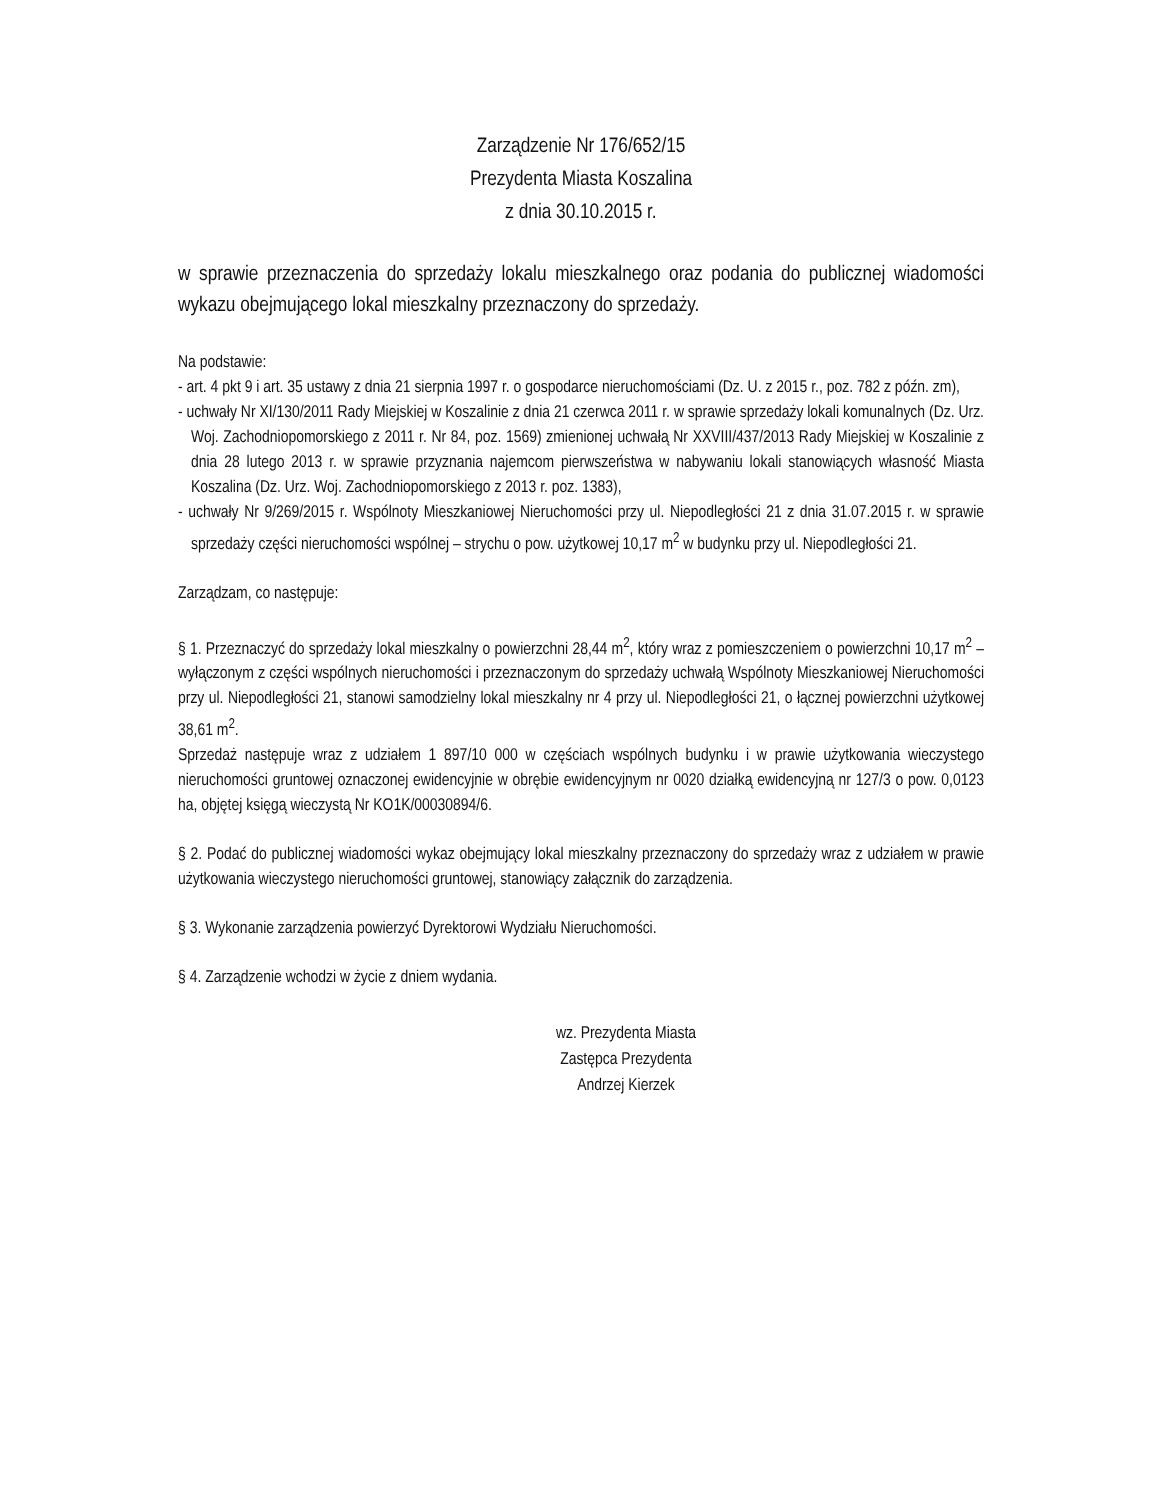Zarządzenie Nr 176/652/15
Prezydenta Miasta Koszalina
z dnia 30.10.2015 r.
w sprawie przeznaczenia do sprzedaży lokalu mieszkalnego oraz podania do publicznej wiadomości wykazu obejmującego lokal mieszkalny przeznaczony do sprzedaży.
Na podstawie:
- art. 4 pkt 9 i art. 35 ustawy z dnia 21 sierpnia 1997 r. o gospodarce nieruchomościami (Dz. U. z 2015 r., poz. 782 z późn. zm),
- uchwały Nr XI/130/2011 Rady Miejskiej w Koszalinie z dnia 21 czerwca 2011 r. w sprawie sprzedaży lokali komunalnych (Dz. Urz. Woj. Zachodniopomorskiego z 2011 r. Nr 84, poz. 1569) zmienionej uchwałą Nr XXVIII/437/2013 Rady Miejskiej w Koszalinie z dnia 28 lutego 2013 r. w sprawie przyznania najemcom pierwszeństwa w nabywaniu lokali stanowiących własność Miasta Koszalina (Dz. Urz. Woj. Zachodniopomorskiego z 2013 r. poz. 1383),
- uchwały Nr 9/269/2015 r. Wspólnoty Mieszkaniowej Nieruchomości przy ul. Niepodległości 21 z dnia 31.07.2015 r. w sprawie sprzedaży części nieruchomości wspólnej – strychu o pow. użytkowej 10,17 m<sup>2</sup> w budynku przy ul. Niepodległości 21.
Zarządzam, co następuje:
§ 1. Przeznaczyć do sprzedaży lokal mieszkalny o powierzchni 28,44 m<sup>2</sup>, który wraz z pomieszczeniem o powierzchni 10,17 m<sup>2</sup> – wyłączonym z części wspólnych nieruchomości i przeznaczonym do sprzedaży uchwałą Wspólnoty Mieszkaniowej Nieruchomości przy ul. Niepodległości 21, stanowi samodzielny lokal mieszkalny nr 4 przy ul. Niepodległości 21, o łącznej powierzchni użytkowej 38,61 m<sup>2</sup>.
Sprzedaż następuje wraz z udziałem 1 897/10 000 w częściach wspólnych budynku i w prawie użytkowania wieczystego nieruchomości gruntowej oznaczonej ewidencyjnie w obrębie ewidencyjnym nr 0020 działką ewidencyjną nr 127/3 o pow. 0,0123 ha, objętej księgą wieczystą Nr KO1K/00030894/6.
§ 2. Podać do publicznej wiadomości wykaz obejmujący lokal mieszkalny przeznaczony do sprzedaży wraz z udziałem w prawie użytkowania wieczystego nieruchomości gruntowej, stanowiący załącznik do zarządzenia.
§ 3. Wykonanie zarządzenia powierzyć Dyrektorowi Wydziału Nieruchomości.
§ 4. Zarządzenie wchodzi w życie z dniem wydania.
wz. Prezydenta Miasta
Zastępca Prezydenta
Andrzej Kierzek